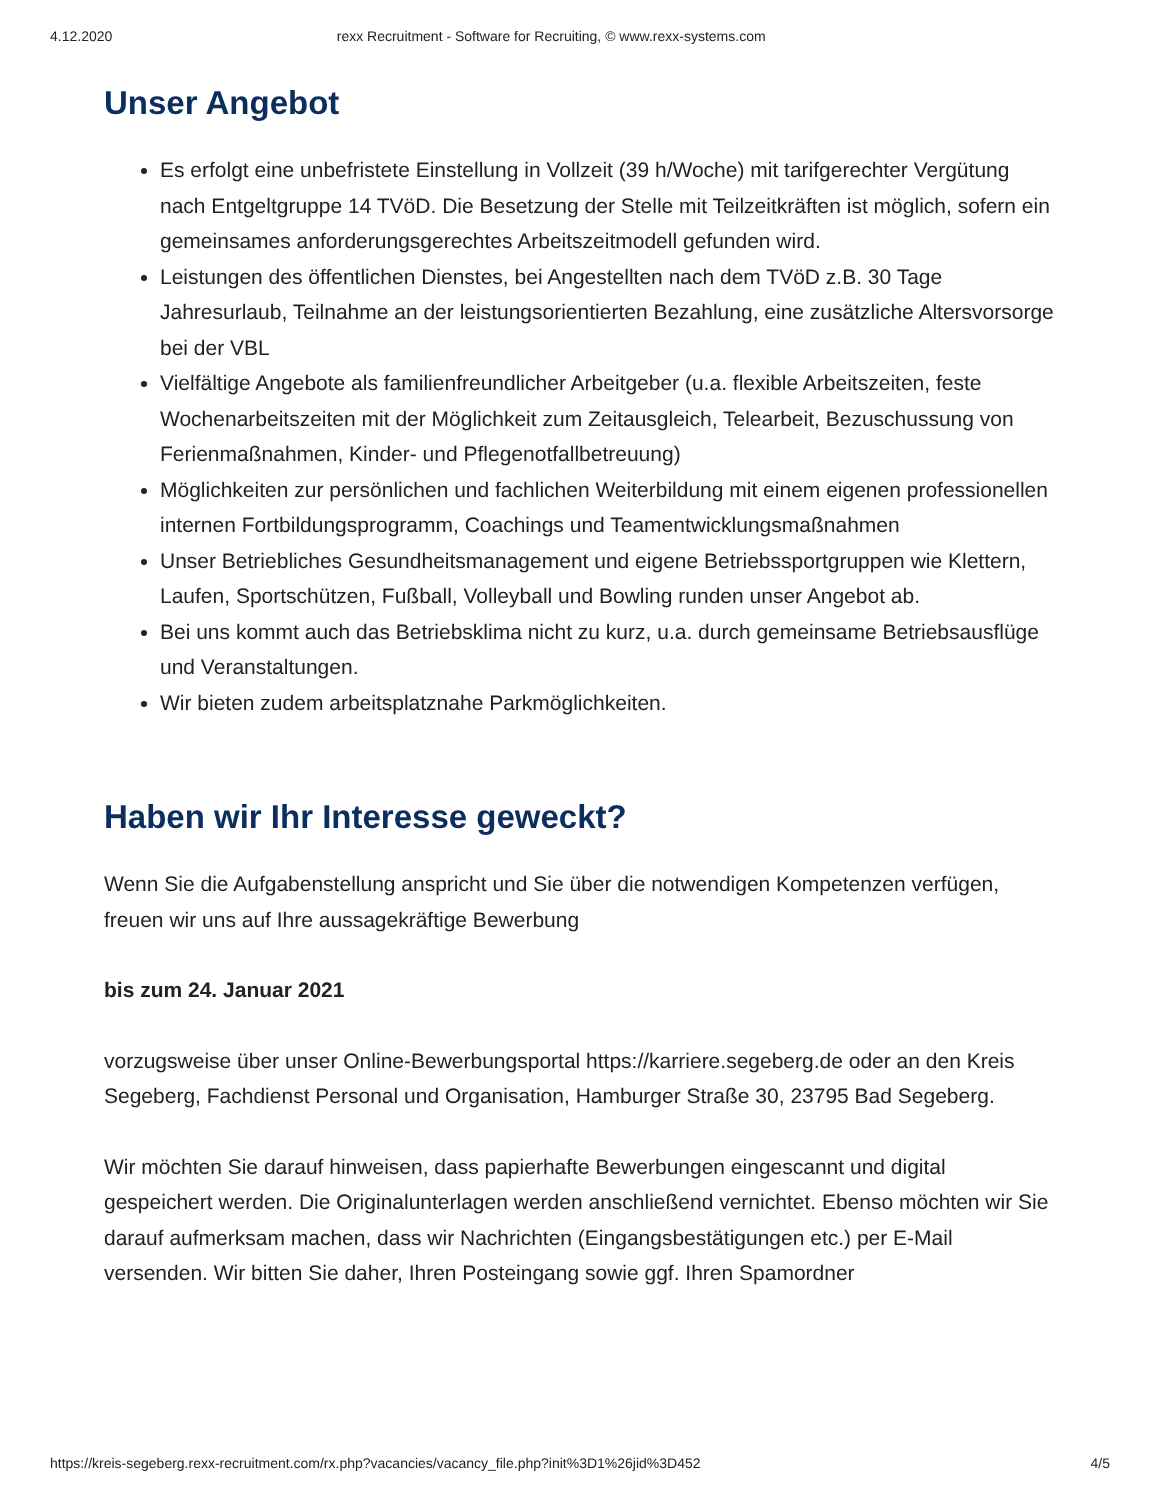4.12.2020 rexx Recruitment - Software for Recruiting, © www.rexx-systems.com
Unser Angebot
Es erfolgt eine unbefristete Einstellung in Vollzeit (39 h/Woche) mit tarifgerechter Vergütung nach Entgeltgruppe 14 TVöD. Die Besetzung der Stelle mit Teilzeitkräften ist möglich, sofern ein gemeinsames anforderungsgerechtes Arbeitszeitmodell gefunden wird.
Leistungen des öffentlichen Dienstes, bei Angestellten nach dem TVöD z.B. 30 Tage Jahresurlaub, Teilnahme an der leistungsorientierten Bezahlung, eine zusätzliche Altersvorsorge bei der VBL
Vielfältige Angebote als familienfreundlicher Arbeitgeber (u.a. flexible Arbeitszeiten, feste Wochenarbeitszeiten mit der Möglichkeit zum Zeitausgleich, Telearbeit, Bezuschussung von Ferienmaßnahmen, Kinder- und Pflegenotfallbetreuung)
Möglichkeiten zur persönlichen und fachlichen Weiterbildung mit einem eigenen professionellen internen Fortbildungsprogramm, Coachings und Teamentwicklungsmaßnahmen
Unser Betriebliches Gesundheitsmanagement und eigene Betriebssportgruppen wie Klettern, Laufen, Sportschützen, Fußball, Volleyball und Bowling runden unser Angebot ab.
Bei uns kommt auch das Betriebsklima nicht zu kurz, u.a. durch gemeinsame Betriebsausflüge und Veranstaltungen.
Wir bieten zudem arbeitsplatznahe Parkmöglichkeiten.
Haben wir Ihr Interesse geweckt?
Wenn Sie die Aufgabenstellung anspricht und Sie über die notwendigen Kompetenzen verfügen, freuen wir uns auf Ihre aussagekräftige Bewerbung
bis zum 24. Januar 2021
vorzugsweise über unser Online-Bewerbungsportal https://karriere.segeberg.de oder an den Kreis Segeberg, Fachdienst Personal und Organisation, Hamburger Straße 30, 23795 Bad Segeberg.
Wir möchten Sie darauf hinweisen, dass papierhafte Bewerbungen eingescannt und digital gespeichert werden. Die Originalunterlagen werden anschließend vernichtet. Ebenso möchten wir Sie darauf aufmerksam machen, dass wir Nachrichten (Eingangsbestätigungen etc.) per E-Mail versenden. Wir bitten Sie daher, Ihren Posteingang sowie ggf. Ihren Spamordner
https://kreis-segeberg.rexx-recruitment.com/rx.php?vacancies/vacancy_file.php?init%3D1%26jid%3D452 4/5